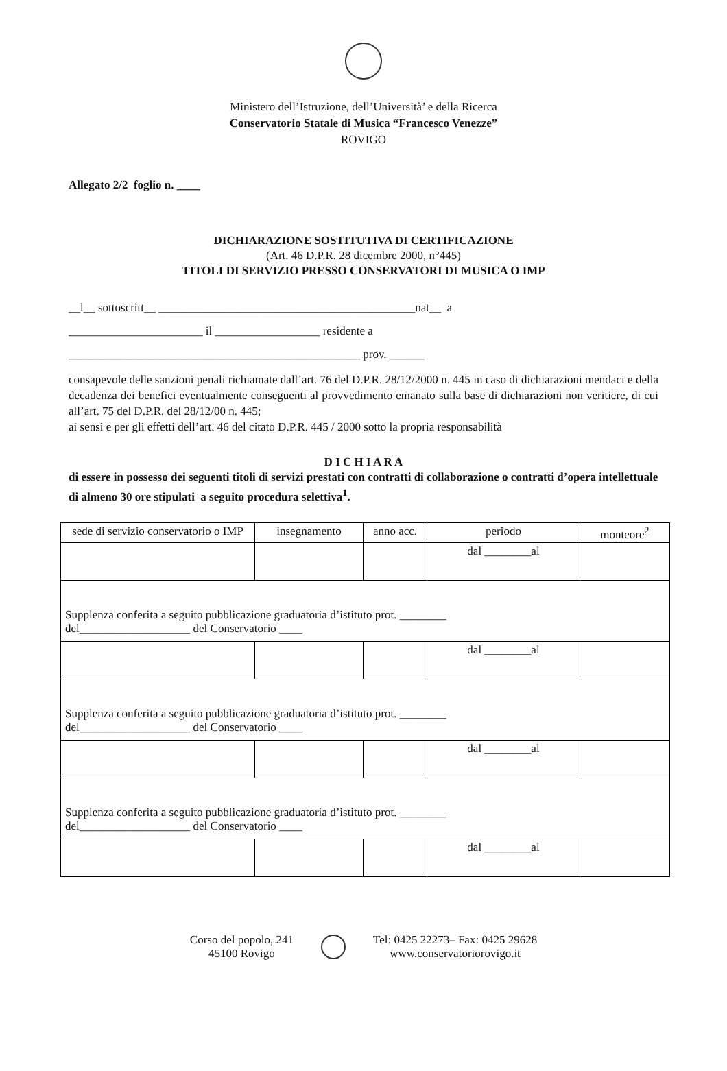Ministero dell’Istruzione, dell’Università’ e della Ricerca
Conservatorio Statale di Musica “Francesco Venezze”
ROVIGO
Allegato 2/2 foglio n. ____
DICHIARAZIONE SOSTITUTIVA DI CERTIFICAZIONE
(Art. 46 D.P.R. 28 dicembre 2000, n°445)
TITOLI DI SERVIZIO PRESSO CONSERVATORI DI MUSICA O IMP
__l__ sottoscritt__ ____________________________________________nat__ a
_______________________ il __________________ residente a
__________________________________________________ prov. ______
consapevole delle sanzioni penali richiamate dall’art. 76 del D.P.R. 28/12/2000 n. 445 in caso di dichiarazioni mendaci e della decadenza dei benefici eventualmente conseguenti al provvedimento emanato sulla base di dichiarazioni non veritiere, di cui all’art. 75 del D.P.R. del 28/12/00 n. 445;
ai sensi e per gli effetti dell’art. 46 del citato D.P.R. 445 / 2000 sotto la propria responsabilità
D I C H I A R A
di essere in possesso dei seguenti titoli di servizi prestati con contratti di collaborazione o contratti d’opera intellettuale di almeno 30 ore stipulati a seguito procedura selettiva<sup>1</sup>.
| sede di servizio conservatorio o IMP | insegnamento | anno acc. | periodo | monteore<sup>2</sup> |
| | | | dal ________al | |
| Supplenza conferita a seguito pubblicazione graduatoria d’istituto prot. ________ del___________________ del Conservatorio ____ | | | | |
| | | | dal ________al | |
| Supplenza conferita a seguito pubblicazione graduatoria d’istituto prot. ________ del___________________ del Conservatorio ____ | | | | |
| | | | dal ________al | |
| Supplenza conferita a seguito pubblicazione graduatoria d’istituto prot. ________ del___________________ del Conservatorio ____ | | | | |
| | | | dal ________al | |
Corso del popolo, 241
45100 Rovigo
Tel: 0425 22273– Fax: 0425 29628
www.conservatoriorovigo.it